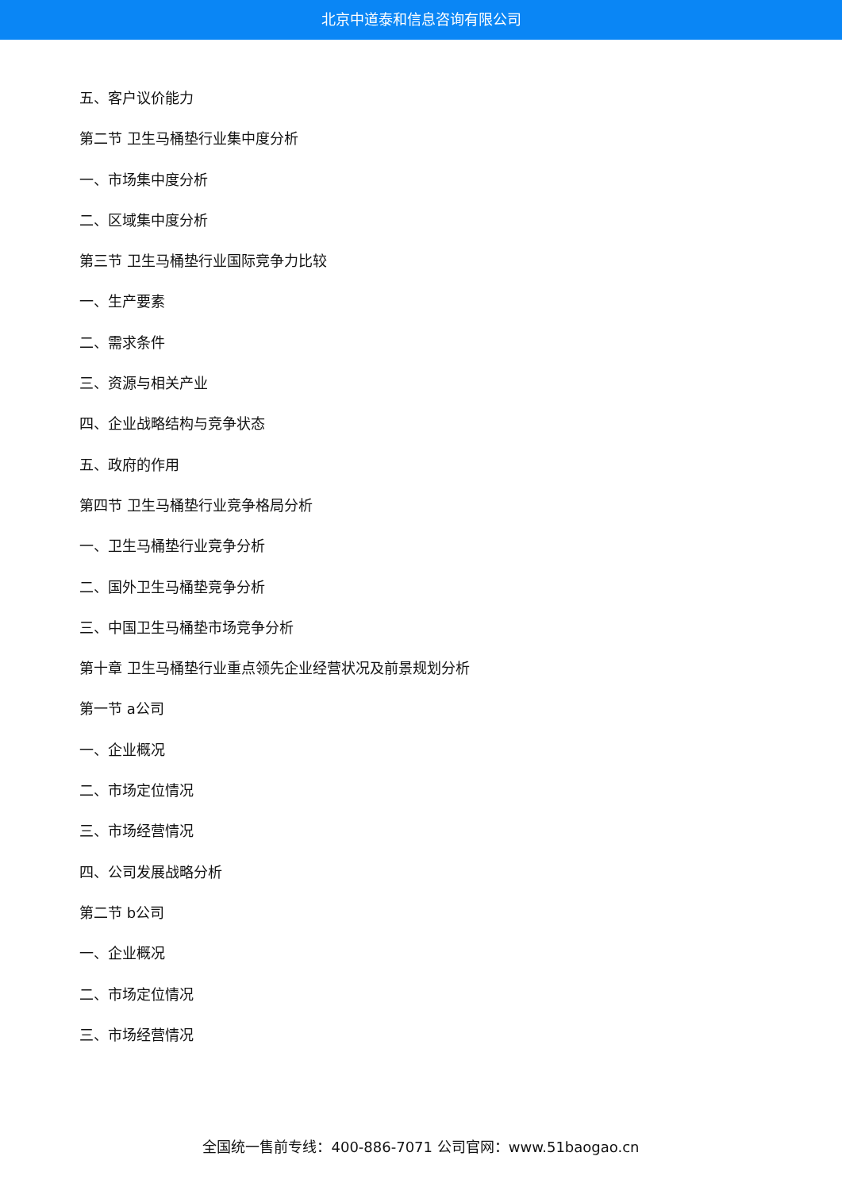北京中道泰和信息咨询有限公司
五、客户议价能力
第二节 卫生马桶垫行业集中度分析
一、市场集中度分析
二、区域集中度分析
第三节 卫生马桶垫行业国际竞争力比较
一、生产要素
二、需求条件
三、资源与相关产业
四、企业战略结构与竞争状态
五、政府的作用
第四节 卫生马桶垫行业竞争格局分析
一、卫生马桶垫行业竞争分析
二、国外卫生马桶垫竞争分析
三、中国卫生马桶垫市场竞争分析
第十章 卫生马桶垫行业重点领先企业经营状况及前景规划分析
第一节 a公司
一、企业概况
二、市场定位情况
三、市场经营情况
四、公司发展战略分析
第二节 b公司
一、企业概况
二、市场定位情况
三、市场经营情况
全国统一售前专线：400-886-7071 公司官网：www.51baogao.cn